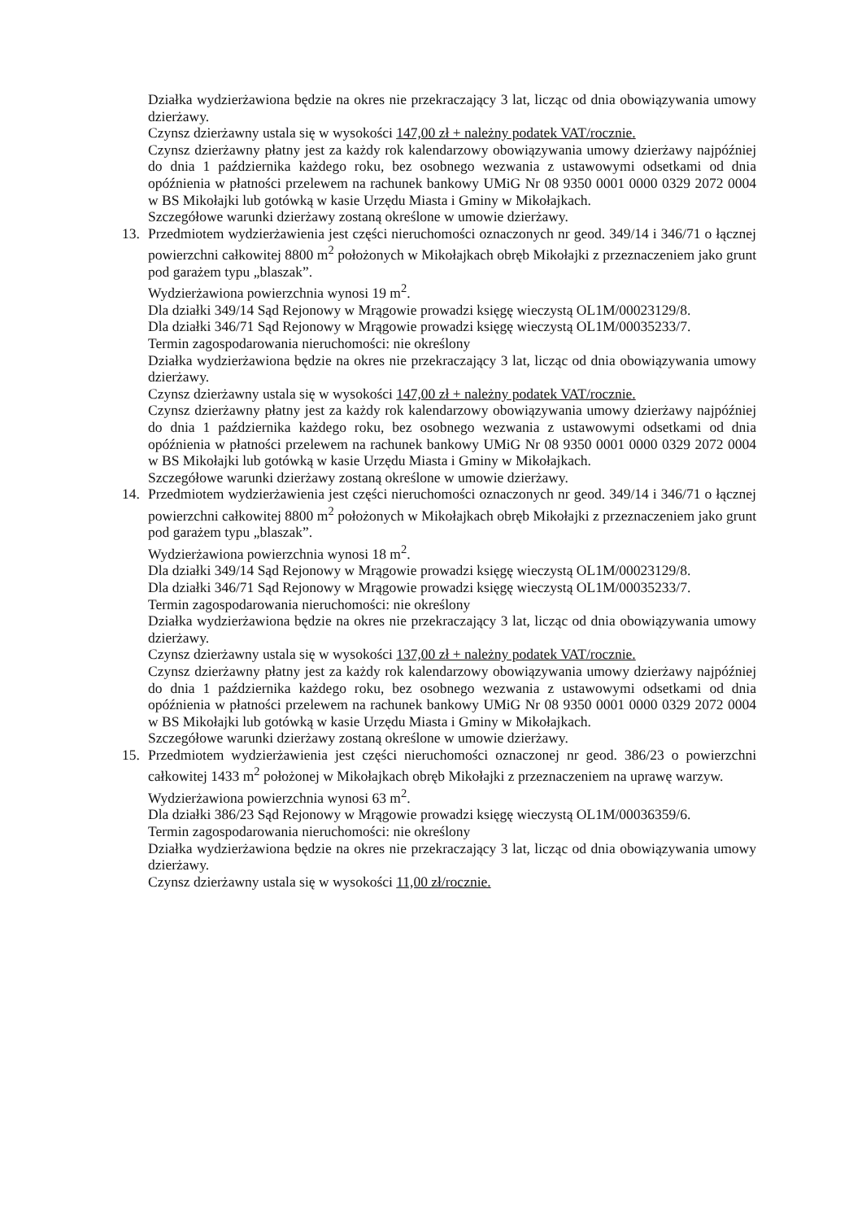Działka wydzierżawiona będzie na okres nie przekraczający 3 lat, licząc od dnia obowiązywania umowy dzierżawy.
Czynsz dzierżawny ustala się w wysokości 147,00 zł + należny podatek VAT/rocznie.
Czynsz dzierżawny płatny jest za każdy rok kalendarzowy obowiązywania umowy dzierżawy najpóźniej do dnia 1 października każdego roku, bez osobnego wezwania z ustawowymi odsetkami od dnia opóźnienia w płatności przelewem na rachunek bankowy UMiG Nr 08 9350 0001 0000 0329 2072 0004 w BS Mikołajki lub gotówką w kasie Urzędu Miasta i Gminy w Mikołajkach.
Szczegółowe warunki dzierżawy zostaną określone w umowie dzierżawy.
13. Przedmiotem wydzierżawienia jest części nieruchomości oznaczonych nr geod. 349/14 i 346/71 o łącznej powierzchni całkowitej 8800 m<sup>2</sup> położonych w Mikołajkach obręb Mikołajki z przeznaczeniem jako grunt pod garażem typu „blaszak”.
Wydzierżawiona powierzchnia wynosi 19 m<sup>2</sup>.
Dla działki 349/14 Sąd Rejonowy w Mrągowie prowadzi księgę wieczystą OL1M/00023129/8.
Dla działki 346/71 Sąd Rejonowy w Mrągowie prowadzi księgę wieczystą OL1M/00035233/7.
Termin zagospodarowania nieruchomości: nie określony
Działka wydzierżawiona będzie na okres nie przekraczający 3 lat, licząc od dnia obowiązywania umowy dzierżawy.
Czynsz dzierżawny ustala się w wysokości 147,00 zł + należny podatek VAT/rocznie.
Czynsz dzierżawny płatny jest za każdy rok kalendarzowy obowiązywania umowy dzierżawy najpóźniej do dnia 1 października każdego roku, bez osobnego wezwania z ustawowymi odsetkami od dnia opóźnienia w płatności przelewem na rachunek bankowy UMiG Nr 08 9350 0001 0000 0329 2072 0004 w BS Mikołajki lub gotówką w kasie Urzędu Miasta i Gminy w Mikołajkach.
Szczegółowe warunki dzierżawy zostaną określone w umowie dzierżawy.
14. Przedmiotem wydzierżawienia jest części nieruchomości oznaczonych nr geod. 349/14 i 346/71 o łącznej powierzchni całkowitej 8800 m<sup>2</sup> położonych w Mikołajkach obręb Mikołajki z przeznaczeniem jako grunt pod garażem typu „blaszak”.
Wydzierżawiona powierzchnia wynosi 18 m<sup>2</sup>.
Dla działki 349/14 Sąd Rejonowy w Mrągowie prowadzi księgę wieczystą OL1M/00023129/8.
Dla działki 346/71 Sąd Rejonowy w Mrągowie prowadzi księgę wieczystą OL1M/00035233/7.
Termin zagospodarowania nieruchomości: nie określony
Działka wydzierżawiona będzie na okres nie przekraczający 3 lat, licząc od dnia obowiązywania umowy dzierżawy.
Czynsz dzierżawny ustala się w wysokości 137,00 zł + należny podatek VAT/rocznie.
Czynsz dzierżawny płatny jest za każdy rok kalendarzowy obowiązywania umowy dzierżawy najpóźniej do dnia 1 października każdego roku, bez osobnego wezwania z ustawowymi odsetkami od dnia opóźnienia w płatności przelewem na rachunek bankowy UMiG Nr 08 9350 0001 0000 0329 2072 0004 w BS Mikołajki lub gotówką w kasie Urzędu Miasta i Gminy w Mikołajkach.
Szczegółowe warunki dzierżawy zostaną określone w umowie dzierżawy.
15. Przedmiotem wydzierżawienia jest części nieruchomości oznaczonej nr geod. 386/23 o powierzchni całkowitej 1433 m<sup>2</sup> położonej w Mikołajkach obręb Mikołajki z przeznaczeniem na uprawę warzyw.
Wydzierżawiona powierzchnia wynosi 63 m<sup>2</sup>.
Dla działki 386/23 Sąd Rejonowy w Mrągowie prowadzi księgę wieczystą OL1M/00036359/6.
Termin zagospodarowania nieruchomości: nie określony
Działka wydzierżawiona będzie na okres nie przekraczający 3 lat, licząc od dnia obowiązywania umowy dzierżawy.
Czynsz dzierżawny ustala się w wysokości 11,00 zł/rocznie.